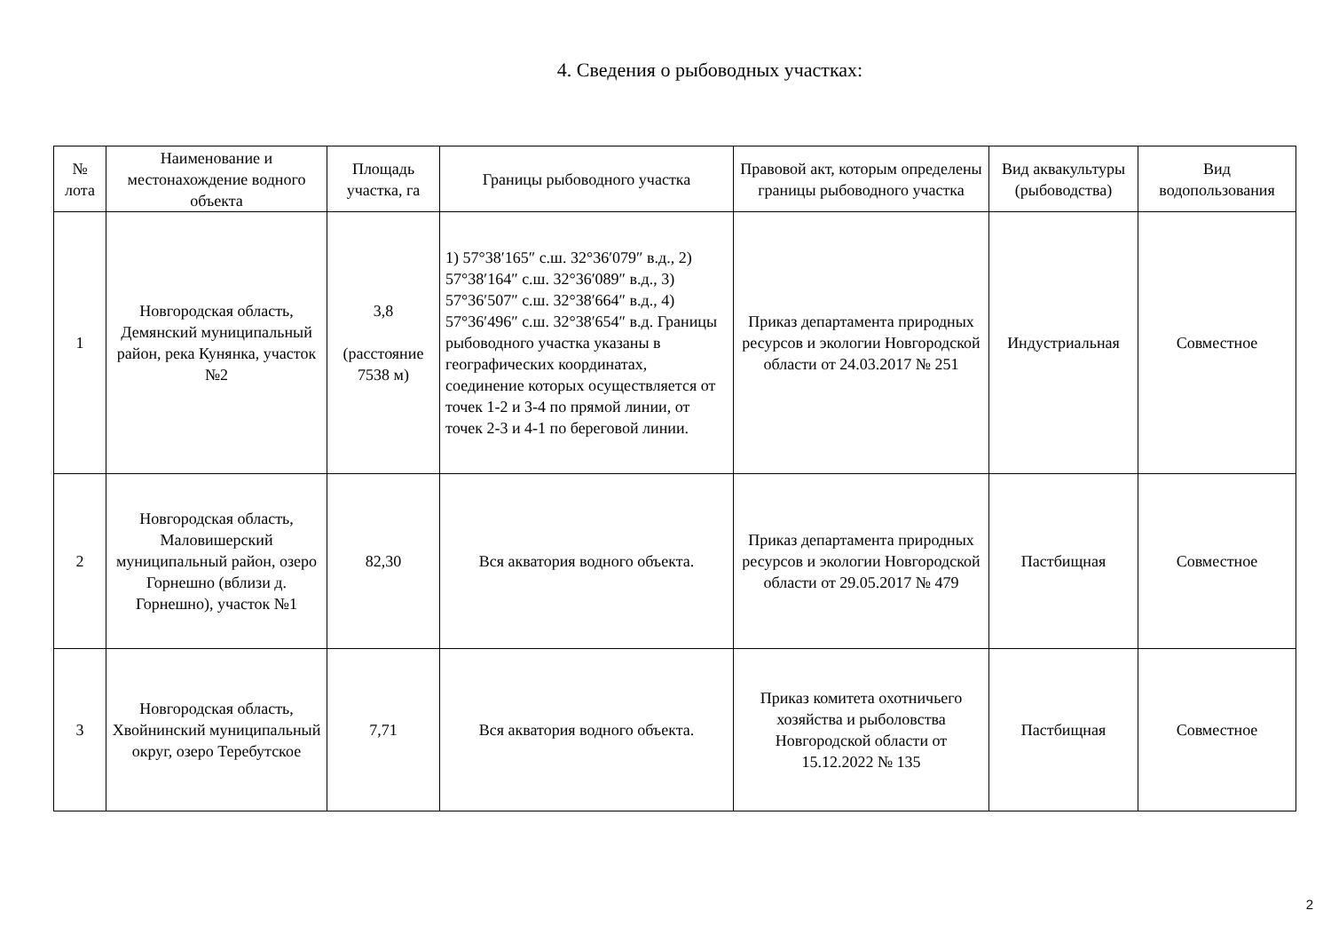4. Сведения о рыбоводных участках:
| № лота | Наименование и местонахождение водного объекта | Площадь участка, га | Границы рыбоводного участка | Правовой акт, которым определены границы рыбоводного участка | Вид аквакультуры (рыбоводства) | Вид водопользования |
| --- | --- | --- | --- | --- | --- | --- |
| 1 | Новгородская область, Демянский муниципальный район, река Кунянка, участок №2 | 3,8 (расстояние 7538 м) | 1) 57°38′165″ с.ш. 32°36′079″ в.д., 2) 57°38′164″ с.ш. 32°36′089″ в.д., 3) 57°36′507″ с.ш. 32°38′664″ в.д., 4) 57°36′496″ с.ш. 32°38′654″ в.д. Границы рыбоводного участка указаны в географических координатах, соединение которых осуществляется от точек 1-2 и 3-4 по прямой линии, от точек 2-3 и 4-1 по береговой линии. | Приказ департамента природных ресурсов и экологии Новгородской области от 24.03.2017 № 251 | Индустриальная | Совместное |
| 2 | Новгородская область, Маловишерский муниципальный район, озеро Горнешно (вблизи д. Горнешно), участок №1 | 82,30 | Вся акватория водного объекта. | Приказ департамента природных ресурсов и экологии Новгородской области от 29.05.2017 № 479 | Пастбищная | Совместное |
| 3 | Новгородская область, Хвойнинский муниципальный округ, озеро Теребутское | 7,71 | Вся акватория водного объекта. | Приказ комитета охотничьего хозяйства и рыболовства Новгородской области от 15.12.2022 № 135 | Пастбищная | Совместное |
2